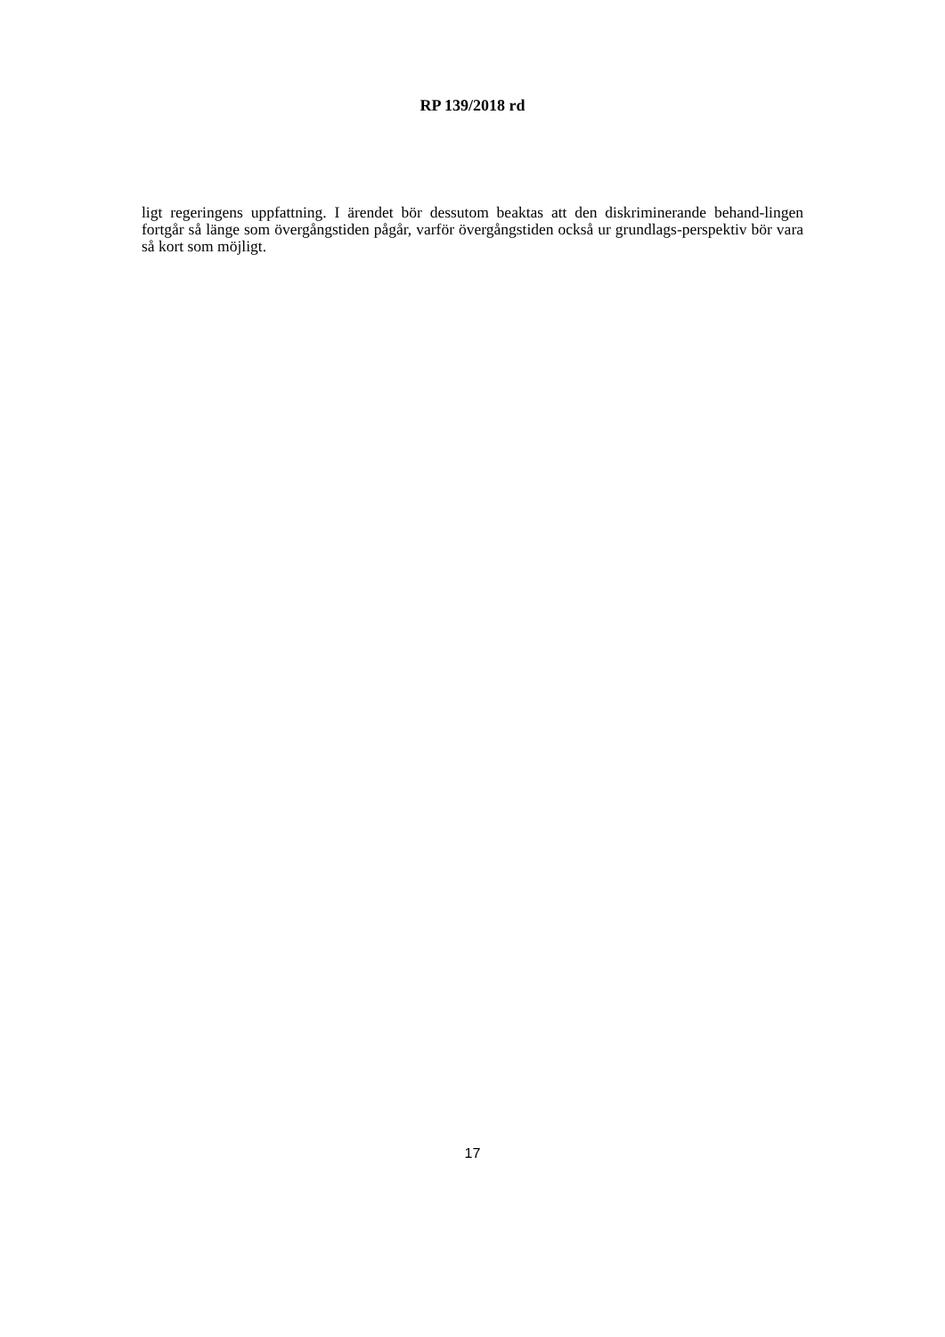RP 139/2018 rd
ligt regeringens uppfattning. I ärendet bör dessutom beaktas att den diskriminerande behand-lingen fortgår så länge som övergångstiden pågår, varför övergångstiden också ur grundlags-perspektiv bör vara så kort som möjligt.
17